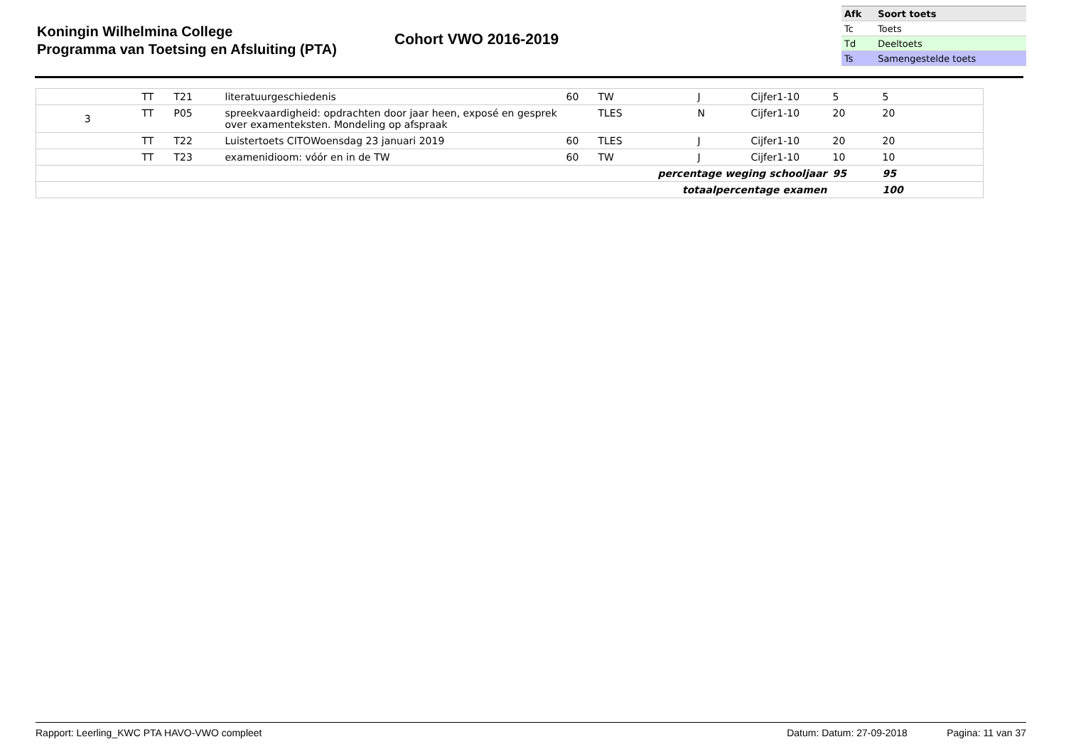Koningin Wilhelmina College
Programma van Toetsing en Afsluiting (PTA)
Cohort VWO 2016-2019
| Afk | Soort toets |
| --- | --- |
| Tc | Toets |
| Td | Deeltoets |
| Ts | Samengestelde toets |
| | TT | T21 | literatuurgeschiedenis | 60 | TW | J | Cijfer1-10 | 5 | 5 | |
| 3 | TT | P05 | spreekvaardigheid: opdrachten door jaar heen, exposé en gesprek over examenteksten. Mondeling op afspraak | | TLES | N | Cijfer1-10 | 20 | 20 | |
| | TT | T22 | Luistertoets CITOWoensdag 23 januari 2019 | 60 | TLES | J | Cijfer1-10 | 20 | 20 | |
| | TT | T23 | examenidioom: vóór en in de TW | 60 | TW | J | Cijfer1-10 | 10 | 10 | |
| percentage weging schooljaar | | | | | | | | 95 | 95 | |
| totaalpercentage examen | | | | | | | | | 100 | |
Rapport: Leerling_KWC PTA HAVO-VWO compleet Datum: Datum: 27-09-2018 Pagina: 11 van 37